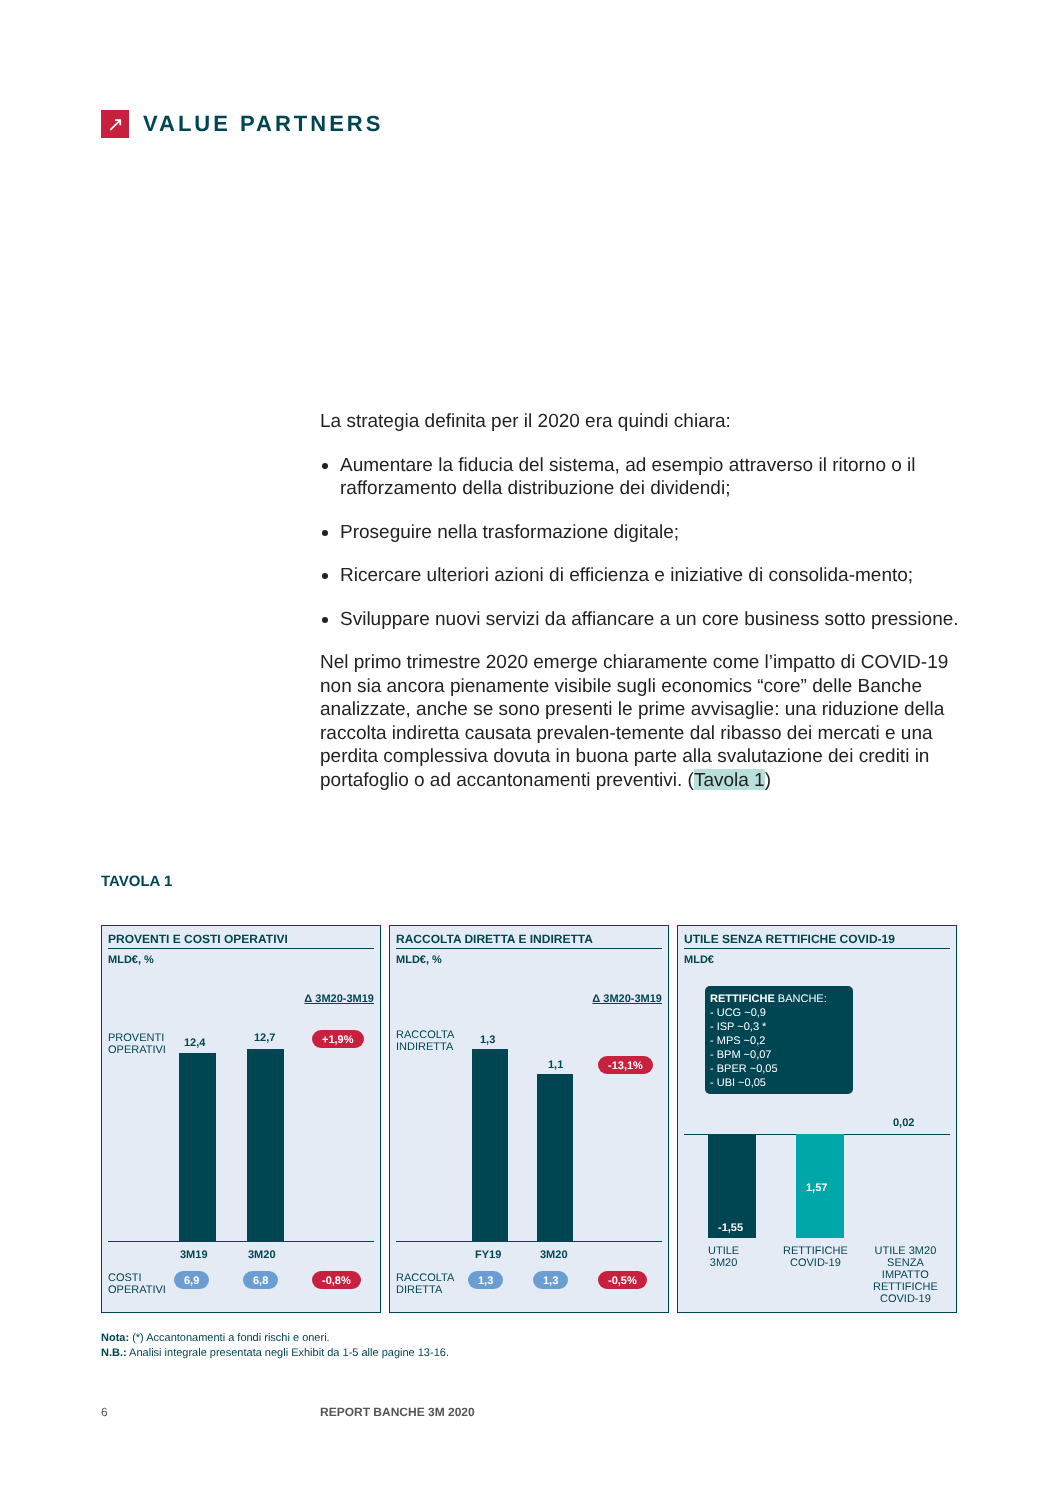↗
VALUE PARTNERS
La strategia definita per il 2020 era quindi chiara:
Aumentare la fiducia del sistema, ad esempio attraverso il ritorno o il rafforzamento della distribuzione dei dividendi;
Proseguire nella trasformazione digitale;
Ricercare ulteriori azioni di efficienza e iniziative di consolida-mento;
Sviluppare nuovi servizi da affiancare a un core business sotto pressione.
Nel primo trimestre 2020 emerge chiaramente come l’impatto di COVID-19 non sia ancora pienamente visibile sugli economics “core” delle Banche analizzate, anche se sono presenti le prime avvisaglie: una riduzione della raccolta indiretta causata prevalen-temente dal ribasso dei mercati e una perdita complessiva dovuta in buona parte alla svalutazione dei crediti in portafoglio o ad accantonamenti preventivi. (Tavola 1)
TAVOLA 1
PROVENTI E COSTI OPERATIVI
MLD€, %
Δ 3M20-3M19
PROVENTI
OPERATIVI
12,4 12,7 +1,9%
3M19 3M20
COSTI
OPERATIVI
6,9 6,8 -0,8%
RACCOLTA DIRETTA E INDIRETTA
MLD€, %
Δ 3M20-3M19
RACCOLTA
INDIRETTA
1,3
1,1 -13,1%
FY19 3M20
RACCOLTA
DIRETTA
1,3 1,3 -0,5%
UTILE SENZA RETTIFICHE COVID-19
MLD€
RETTIFICHE BANCHE:
- UCG ~0,9
- ISP ~0,3 *
- MPS ~0,2
- BPM ~0,07
- BPER ~0,05
- UBI ~0,05
0,02
-1,55
1,57
UTILE
3M20
RETTIFICHE
COVID-19
UTILE 3M20
SENZA
IMPATTO
RETTIFICHE
COVID-19
Nota: (*) Accantonamenti a fondi rischi e oneri.
N.B.: Analisi integrale presentata negli Exhibit da 1-5 alle pagine 13-16.
6 REPORT BANCHE 3M 2020